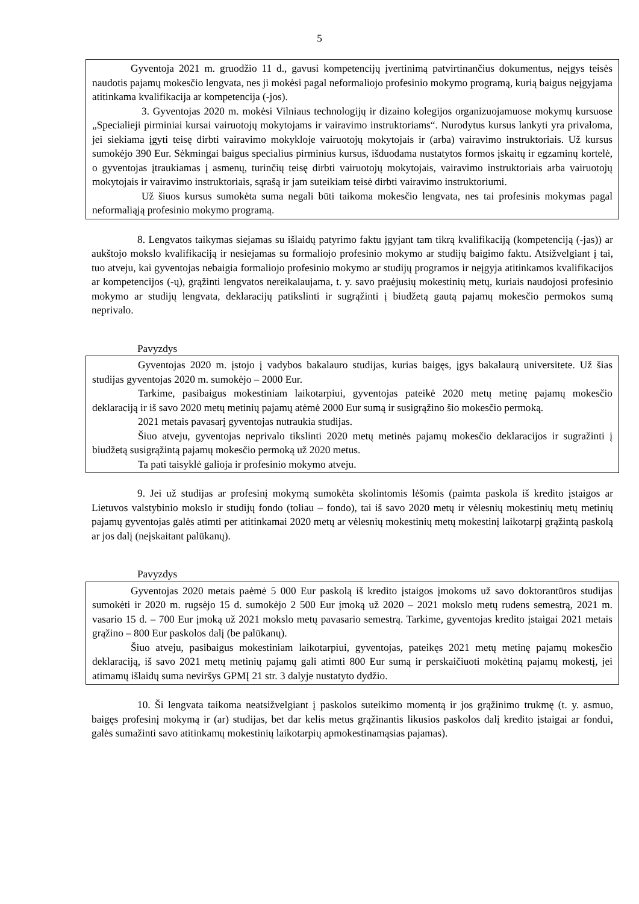5
Gyventoja 2021 m. gruodžio 11 d., gavusi kompetencijų įvertinimą patvirtinančius dokumentus, neįgys teisės naudotis pajamų mokesčio lengvata, nes ji mokėsi pagal neformaliojo profesinio mokymo programą, kurią baigus neįgyjama atitinkama kvalifikacija ar kompetencija (-jos).
3. Gyventojas 2020 m. mokėsi Vilniaus technologijų ir dizaino kolegijos organizuojamuose mokymų kursuose „Specialieji pirminiai kursai vairuotojų mokytojams ir vairavimo instruktoriams“. Nurodytus kursus lankyti yra privaloma, jei siekiama įgyti teisę dirbti vairavimo mokykloje vairuotojų mokytojais ir (arba) vairavimo instruktoriais. Už kursus sumokėjo 390 Eur. Sėkmingai baigus specialius pirminius kursus, išduodama nustatytos formos įskaitų ir egzaminų kortelė, o gyventojas įtraukiamas į asmenų, turinčių teisę dirbti vairuotojų mokytojais, vairavimo instruktoriais arba vairuotojų mokytojais ir vairavimo instruktoriais, sąrašą ir jam suteikiam teisė dirbti vairavimo instruktoriumi.
Už šiuos kursus sumokėta suma negali būti taikoma mokesčio lengvata, nes tai profesinis mokymas pagal neformaliąją profesinio mokymo programą.
8. Lengvatos taikymas siejamas su išlaidų patyrimo faktu įgyjant tam tikrą kvalifikaciją (kompetenciją (-jas)) ar aukštojo mokslo kvalifikaciją ir nesiejamas su formaliojo profesinio mokymo ar studijų baigimo faktu. Atsižvelgiant į tai, tuo atveju, kai gyventojas nebaigia formaliojo profesinio mokymo ar studijų programos ir neįgyja atitinkamos kvalifikacijos ar kompetencijos (-ų), grąžinti lengvatos nereikalaujama, t. y. savo praėjusių mokestinių metų, kuriais naudojosi profesinio mokymo ar studijų lengvata, deklaracijų patikslinti ir sugrąžinti į biudžetą gautą pajamų mokesčio permokos sumą neprivalo.
Pavyzdys
Gyventojas 2020 m. įstojo į vadybos bakalauro studijas, kurias baigęs, įgys bakalaurą universitete. Už šias studijas gyventojas 2020 m. sumokėjo – 2000 Eur.
Tarkime, pasibaigus mokestiniam laikotarpiui, gyventojas pateikė 2020 metų metinę pajamų mokesčio deklaraciją ir iš savo 2020 metų metinių pajamų atėmė 2000 Eur sumą ir susigrąžino šio mokesčio permoką.
2021 metais pavasarį gyventojas nutraukia studijas.
Šiuo atveju, gyventojas neprivalo tikslinti 2020 metų metinės pajamų mokesčio deklaracijos ir sugražinti į biudžetą susigrąžintą pajamų mokesčio permoką už 2020 metus.
Ta pati taisyklė galioja ir profesinio mokymo atveju.
9. Jei už studijas ar profesinį mokymą sumokėta skolintomis lėšomis (paimta paskola iš kredito įstaigos ar Lietuvos valstybinio mokslo ir studijų fondo (toliau – fondo), tai iš savo 2020 metų ir vėlesnių mokestinių metų metinių pajamų gyventojas galės atimti per atitinkamai 2020 metų ar vėlesnių mokestinių metų mokestinį laikotarpį grąžintą paskolą ar jos dalį (neįskaitant palūkanų).
Pavyzdys
Gyventojas 2020 metais paėmė 5 000 Eur paskolą iš kredito įstaigos įmokoms už savo doktorantūros studijas sumokėti ir 2020 m. rugsėjo 15 d. sumokėjo 2 500 Eur įmoką už 2020 – 2021 mokslo metų rudens semestrą, 2021 m. vasario 15 d. – 700 Eur įmoką už 2021 mokslo metų pavasario semestrą. Tarkime, gyventojas kredito įstaigai 2021 metais grąžino – 800 Eur paskolos dalį (be palūkanų).
Šiuo atveju, pasibaigus mokestiniam laikotarpiui, gyventojas, pateikęs 2021 metų metinę pajamų mokesčio deklaraciją, iš savo 2021 metų metinių pajamų gali atimti 800 Eur sumą ir perskaičiuoti mokėtiną pajamų mokestį, jei atimamų išlaidų suma neviršys GPMĮ 21 str. 3 dalyje nustatyto dydžio.
10. Ši lengvata taikoma neatsižvelgiant į paskolos suteikimo momentą ir jos grąžinimo trukmę (t. y. asmuo, baigęs profesinį mokymą ir (ar) studijas, bet dar kelis metus grąžinantis likusios paskolos dalį kredito įstaigai ar fondui, galės sumažinti savo atitinkamų mokestinių laikotarpių apmokestinamąsias pajamas).